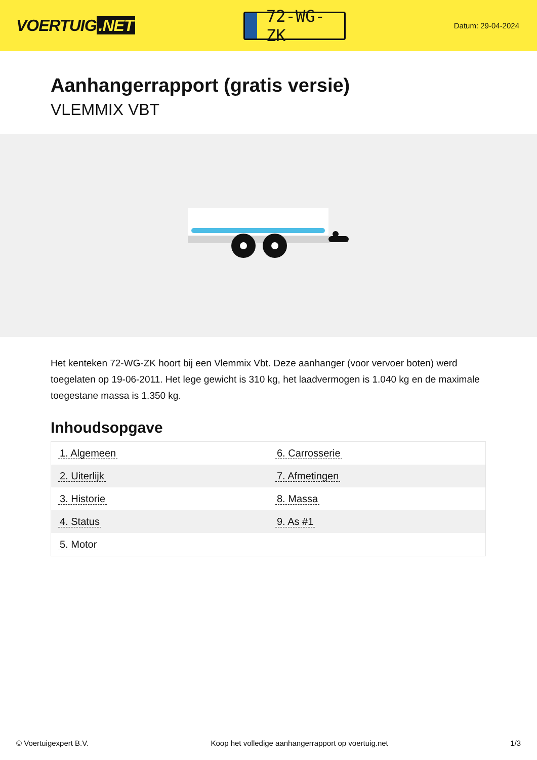VOERTUIG.NET
72-WG-ZK
Datum: 29-04-2024
Aanhangerrapport (gratis versie)
VLEMMIX VBT
Het kenteken 72-WG-ZK hoort bij een Vlemmix Vbt. Deze aanhanger (voor vervoer boten) werd toegelaten op 19-06-2011. Het lege gewicht is 310 kg, het laadvermogen is 1.040 kg en de maximale toegestane massa is 1.350 kg.
Inhoudsopgave
| 1. Algemeen | 6. Carrosserie |
| 2. Uiterlijk | 7. Afmetingen |
| 3. Historie | 8. Massa |
| 4. Status | 9. As #1 |
| 5. Motor | |
© Voertuigexpert B.V. Koop het volledige aanhangerrapport op voertuig.net 1/3